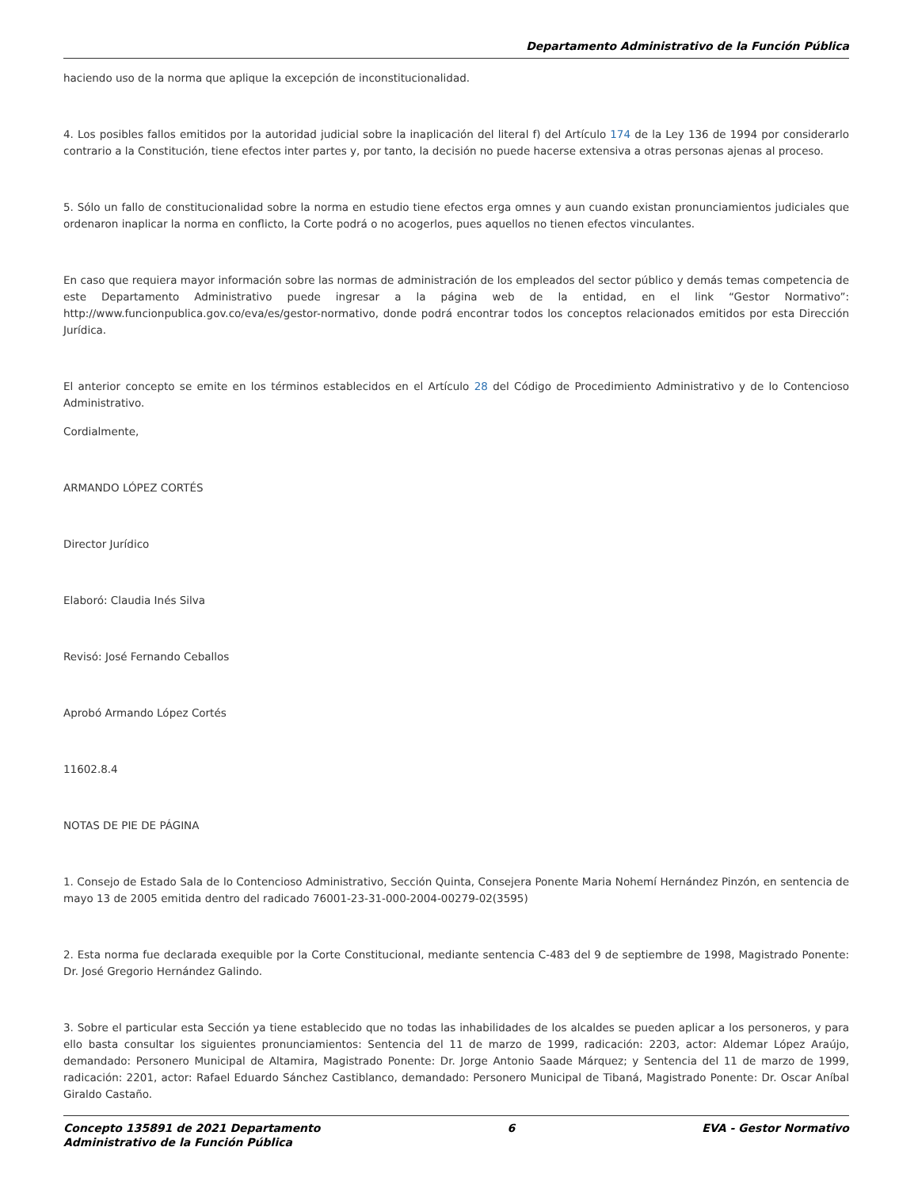Departamento Administrativo de la Función Pública
haciendo uso de la norma que aplique la excepción de inconstitucionalidad.
4. Los posibles fallos emitidos por la autoridad judicial sobre la inaplicación del literal f) del Artículo 174 de la Ley 136 de 1994 por considerarlo contrario a la Constitución, tiene efectos inter partes y, por tanto, la decisión no puede hacerse extensiva a otras personas ajenas al proceso.
5. Sólo un fallo de constitucionalidad sobre la norma en estudio tiene efectos erga omnes y aun cuando existan pronunciamientos judiciales que ordenaron inaplicar la norma en conflicto, la Corte podrá o no acogerlos, pues aquellos no tienen efectos vinculantes.
En caso que requiera mayor información sobre las normas de administración de los empleados del sector público y demás temas competencia de este Departamento Administrativo puede ingresar a la página web de la entidad, en el link “Gestor Normativo”: http://www.funcionpublica.gov.co/eva/es/gestor-normativo, donde podrá encontrar todos los conceptos relacionados emitidos por esta Dirección Jurídica.
El anterior concepto se emite en los términos establecidos en el Artículo 28 del Código de Procedimiento Administrativo y de lo Contencioso Administrativo.
Cordialmente,
ARMANDO LÓPEZ CORTÉS
Director Jurídico
Elaboró: Claudia Inés Silva
Revisó: José Fernando Ceballos
Aprobó Armando López Cortés
11602.8.4
NOTAS DE PIE DE PÁGINA
1. Consejo de Estado Sala de lo Contencioso Administrativo, Sección Quinta, Consejera Ponente Maria Nohemí Hernández Pinzón, en sentencia de mayo 13 de 2005 emitida dentro del radicado 76001-23-31-000-2004-00279-02(3595)
2. Esta norma fue declarada exequible por la Corte Constitucional, mediante sentencia C-483 del 9 de septiembre de 1998, Magistrado Ponente: Dr. José Gregorio Hernández Galindo.
3. Sobre el particular esta Sección ya tiene establecido que no todas las inhabilidades de los alcaldes se pueden aplicar a los personeros, y para ello basta consultar los siguientes pronunciamientos: Sentencia del 11 de marzo de 1999, radicación: 2203, actor: Aldemar López Araújo, demandado: Personero Municipal de Altamira, Magistrado Ponente: Dr. Jorge Antonio Saade Márquez; y Sentencia del 11 de marzo de 1999, radicación: 2201, actor: Rafael Eduardo Sánchez Castiblanco, demandado: Personero Municipal de Tibaná, Magistrado Ponente: Dr. Oscar Aníbal Giraldo Castaño.
Concepto 135891 de 2021 Departamento
Administrativo de la Función Pública 6 EVA - Gestor Normativo